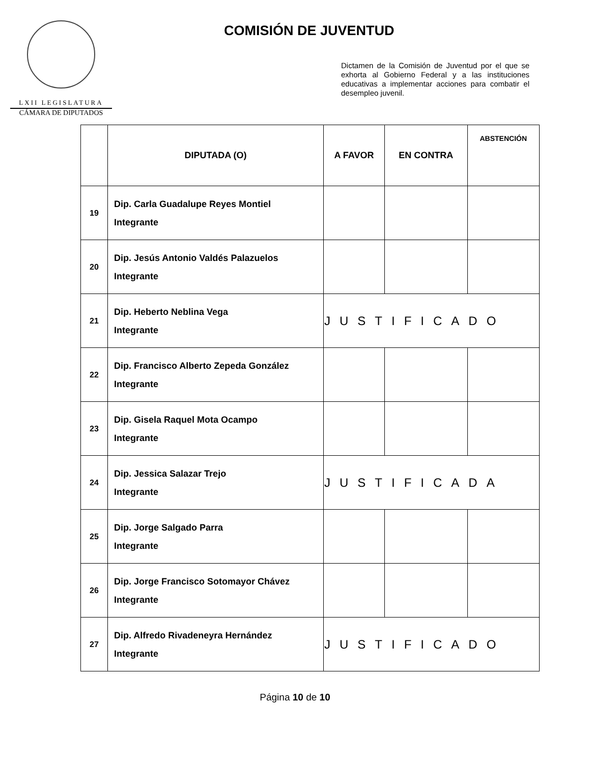LXII LEGISLATURA
CÁMARA DE DIPUTADOS
COMISIÓN DE JUVENTUD
Dictamen de la Comisión de Juventud por el que se exhorta al Gobierno Federal y a las instituciones educativas a implementar acciones para combatir el desempleo juvenil.
| | DIPUTADA (O) | A FAVOR | EN CONTRA | ABSTENCIÓN |
| --- | --- | --- | --- | --- |
| 19 | Dip. Carla Guadalupe Reyes Montiel Integrante | | | |
| 20 | Dip. Jesús Antonio Valdés Palazuelos Integrante | | | |
| 21 | Dip. Heberto Neblina Vega Integrante | JUSTIFICADO | | |
| 22 | Dip. Francisco Alberto Zepeda González Integrante | | | |
| 23 | Dip. Gisela Raquel Mota Ocampo Integrante | | | |
| 24 | Dip. Jessica Salazar Trejo Integrante | JUSTIFICADA | | |
| 25 | Dip. Jorge Salgado Parra Integrante | | | |
| 26 | Dip. Jorge Francisco Sotomayor Chávez Integrante | | | |
| 27 | Dip. Alfredo Rivadeneyra Hernández Integrante | JUSTIFICADO | | |
Página 10 de 10